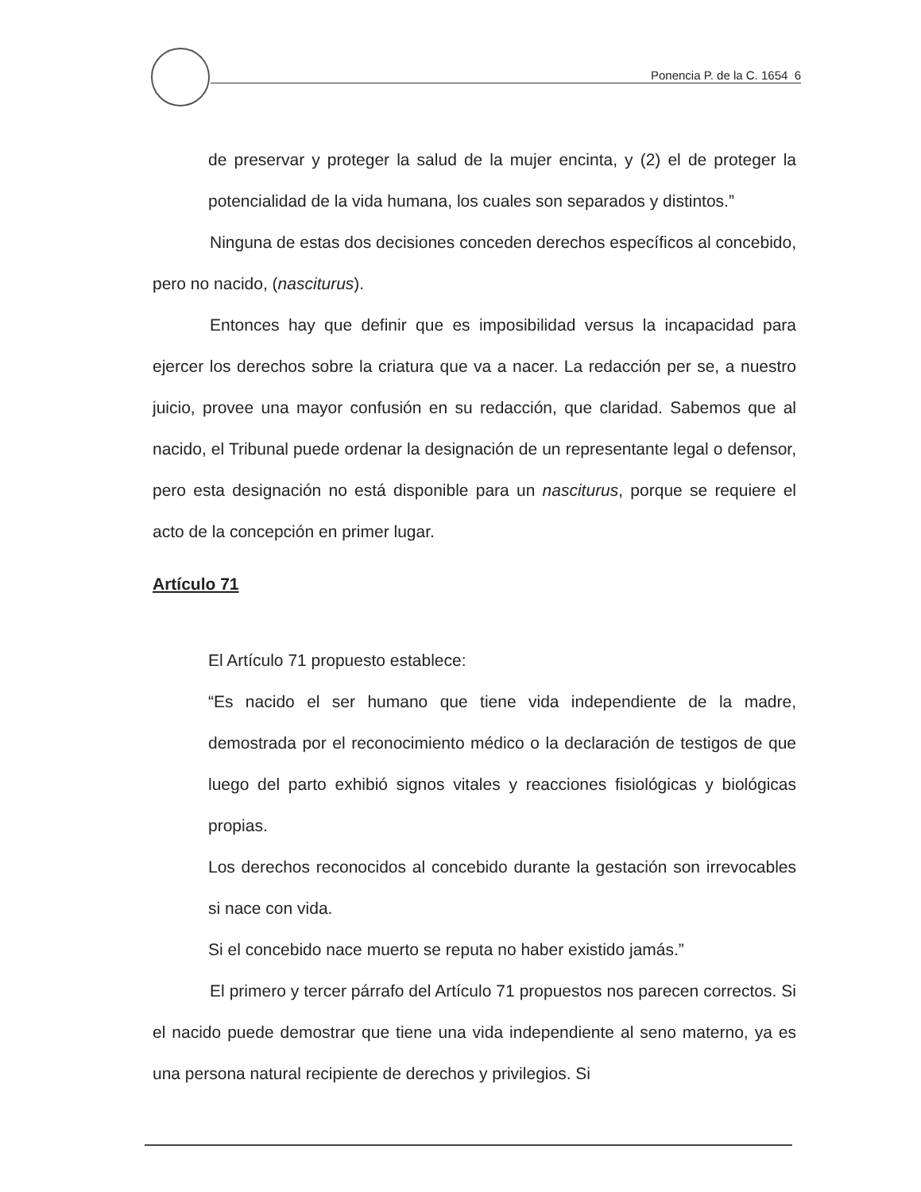Ponencia P. de la C. 1654 6
de preservar y proteger la salud de la mujer encinta, y (2) el de proteger la potencialidad de la vida humana, los cuales son separados y distintos.”
Ninguna de estas dos decisiones conceden derechos específicos al concebido, pero no nacido, (nasciturus).
Entonces hay que definir que es imposibilidad versus la incapacidad para ejercer los derechos sobre la criatura que va a nacer. La redacción per se, a nuestro juicio, provee una mayor confusión en su redacción, que claridad. Sabemos que al nacido, el Tribunal puede ordenar la designación de un representante legal o defensor, pero esta designación no está disponible para un nasciturus, porque se requiere el acto de la concepción en primer lugar.
Artículo 71
El Artículo 71 propuesto establece:
“Es nacido el ser humano que tiene vida independiente de la madre, demostrada por el reconocimiento médico o la declaración de testigos de que luego del parto exhibió signos vitales y reacciones fisiológicas y biológicas propias.
Los derechos reconocidos al concebido durante la gestación son irrevocables si nace con vida.
Si el concebido nace muerto se reputa no haber existido jamás.”
El primero y tercer párrafo del Artículo 71 propuestos nos parecen correctos. Si el nacido puede demostrar que tiene una vida independiente al seno materno, ya es una persona natural recipiente de derechos y privilegios. Si